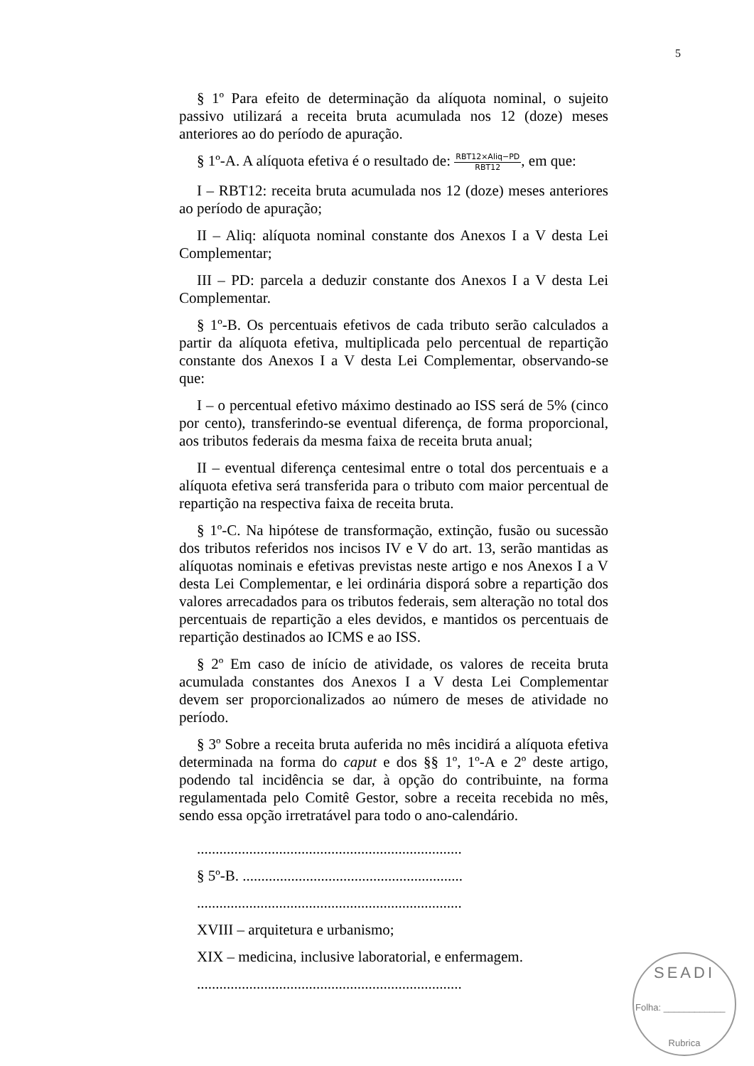5
§ 1º Para efeito de determinação da alíquota nominal, o sujeito passivo utilizará a receita bruta acumulada nos 12 (doze) meses anteriores ao do período de apuração.
§ 1º-A. A alíquota efetiva é o resultado de: RBT12×Aliq−PD RBT12, em que:
I – RBT12: receita bruta acumulada nos 12 (doze) meses anteriores ao período de apuração;
II – Aliq: alíquota nominal constante dos Anexos I a V desta Lei Complementar;
III – PD: parcela a deduzir constante dos Anexos I a V desta Lei Complementar.
§ 1º-B. Os percentuais efetivos de cada tributo serão calculados a partir da alíquota efetiva, multiplicada pelo percentual de repartição constante dos Anexos I a V desta Lei Complementar, observando-se que:
I – o percentual efetivo máximo destinado ao ISS será de 5% (cinco por cento), transferindo-se eventual diferença, de forma proporcional, aos tributos federais da mesma faixa de receita bruta anual;
II – eventual diferença centesimal entre o total dos percentuais e a alíquota efetiva será transferida para o tributo com maior percentual de repartição na respectiva faixa de receita bruta.
§ 1º-C. Na hipótese de transformação, extinção, fusão ou sucessão dos tributos referidos nos incisos IV e V do art. 13, serão mantidas as alíquotas nominais e efetivas previstas neste artigo e nos Anexos I a V desta Lei Complementar, e lei ordinária disporá sobre a repartição dos valores arrecadados para os tributos federais, sem alteração no total dos percentuais de repartição a eles devidos, e mantidos os percentuais de repartição destinados ao ICMS e ao ISS.
§ 2º Em caso de início de atividade, os valores de receita bruta acumulada constantes dos Anexos I a V desta Lei Complementar devem ser proporcionalizados ao número de meses de atividade no período.
§ 3º Sobre a receita bruta auferida no mês incidirá a alíquota efetiva determinada na forma do caput e dos §§ 1º, 1º-A e 2º deste artigo, podendo tal incidência se dar, à opção do contribuinte, na forma regulamentada pelo Comitê Gestor, sobre a receita recebida no mês, sendo essa opção irretratável para todo o ano-calendário.
.......................................................................
§ 5º-B. ...........................................................
.......................................................................
XVIII – arquitetura e urbanismo;
XIX – medicina, inclusive laboratorial, e enfermagem.
.......................................................................
SEADI
Folha: ____________
Rubrica